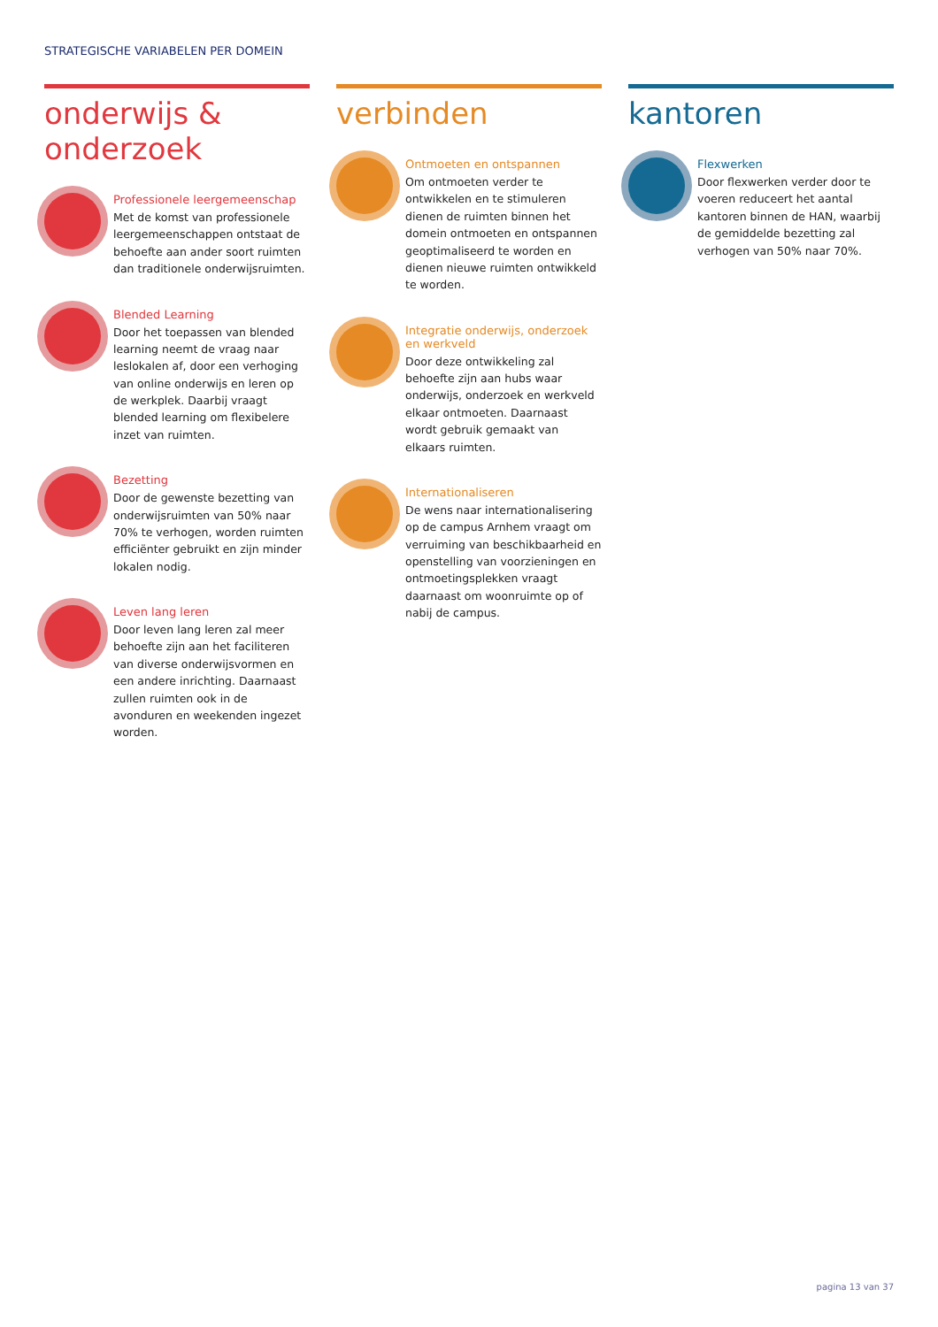STRATEGISCHE VARIABELEN PER DOMEIN
onderwijs & onderzoek
Professionele leergemeenschap
Met de komst van professionele leergemeenschappen ontstaat de behoefte aan ander soort ruimten dan traditionele onderwijsruimten.
Blended Learning
Door het toepassen van blended learning neemt de vraag naar leslokalen af, door een verhoging van online onderwijs en leren op de werkplek. Daarbij vraagt blended learning om flexibelere inzet van ruimten.
Bezetting
Door de gewenste bezetting van onderwijsruimten van 50% naar 70% te verhogen, worden ruimten efficiënter gebruikt en zijn minder lokalen nodig.
Leven lang leren
Door leven lang leren zal meer behoefte zijn aan het faciliteren van diverse onderwijsvormen en een andere inrichting. Daarnaast zullen ruimten ook in de avonduren en weekenden ingezet worden.
verbinden
Ontmoeten en ontspannen
Om ontmoeten verder te ontwikkelen en te stimuleren dienen de ruimten binnen het domein ontmoeten en ontspannen geoptimaliseerd te worden en dienen nieuwe ruimten ontwikkeld te worden.
Integratie onderwijs, onderzoek en werkveld
Door deze ontwikkeling zal behoefte zijn aan hubs waar onderwijs, onderzoek en werkveld elkaar ontmoeten. Daarnaast wordt gebruik gemaakt van elkaars ruimten.
Internationaliseren
De wens naar internationalisering op de campus Arnhem vraagt om verruiming van beschikbaarheid en openstelling van voorzieningen en ontmoetingsplekken vraagt daarnaast om woonruimte op of nabij de campus.
kantoren
Flexwerken
Door flexwerken verder door te voeren reduceert het aantal kantoren binnen de HAN, waarbij de gemiddelde bezetting zal verhogen van 50% naar 70%.
pagina 13 van 37